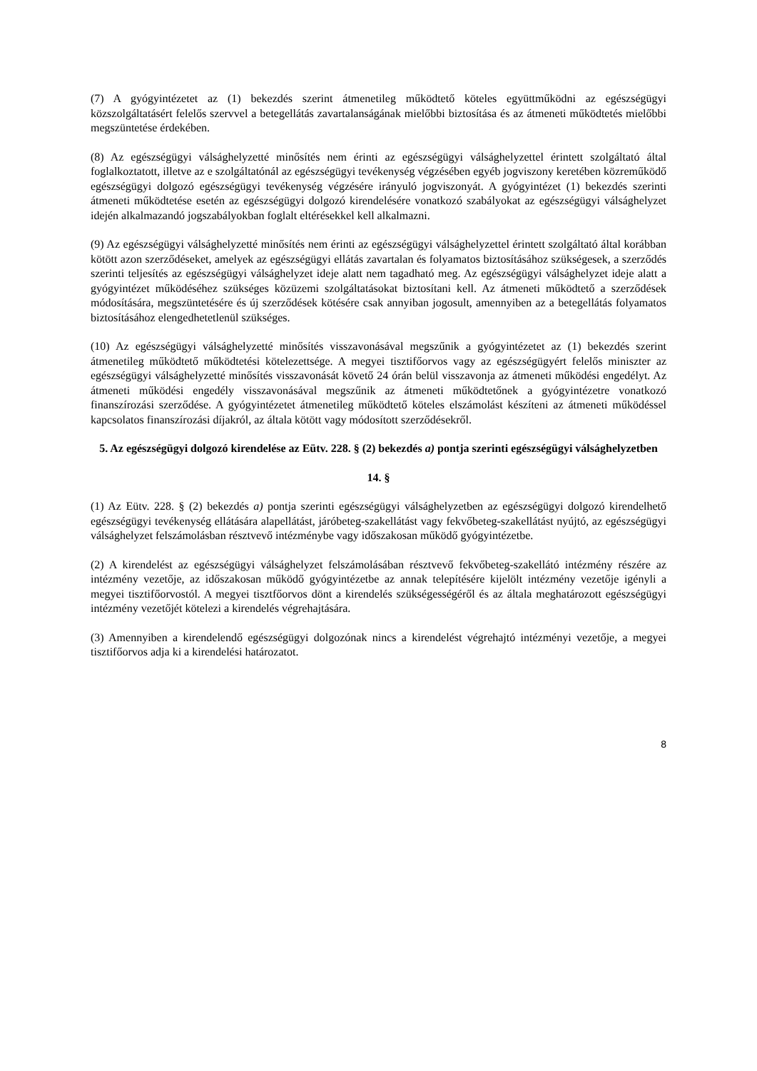(7) A gyógyintézetet az (1) bekezdés szerint átmenetileg működtető köteles együttműködni az egészségügyi közszolgáltatásért felelős szervvel a betegellátás zavartalanságának mielőbbi biztosítása és az átmeneti működtetés mielőbbi megszüntetése érdekében.
(8) Az egészségügyi válsághelyzetté minősítés nem érinti az egészségügyi válsághelyzettel érintett szolgáltató által foglalkoztatott, illetve az e szolgáltatónál az egészségügyi tevékenység végzésében egyéb jogviszony keretében közreműködő egészségügyi dolgozó egészségügyi tevékenység végzésére irányuló jogviszonyát. A gyógyintézet (1) bekezdés szerinti átmeneti működtetése esetén az egészségügyi dolgozó kirendelésére vonatkozó szabályokat az egészségügyi válsághelyzet idején alkalmazandó jogszabályokban foglalt eltérésekkel kell alkalmazni.
(9) Az egészségügyi válsághelyzetté minősítés nem érinti az egészségügyi válsághelyzettel érintett szolgáltató által korábban kötött azon szerződéseket, amelyek az egészségügyi ellátás zavartalan és folyamatos biztosításához szükségesek, a szerződés szerinti teljesítés az egészségügyi válsághelyzet ideje alatt nem tagadható meg. Az egészségügyi válsághelyzet ideje alatt a gyógyintézet működéséhez szükséges közüzemi szolgáltatásokat biztosítani kell. Az átmeneti működtető a szerződések módosítására, megszüntetésére és új szerződések kötésére csak annyiban jogosult, amennyiben az a betegellátás folyamatos biztosításához elengedhetetlenül szükséges.
(10) Az egészségügyi válsághelyzetté minősítés visszavonásával megszűnik a gyógyintézetet az (1) bekezdés szerint átmenetileg működtető működtetési kötelezettsége. A megyei tisztifőorvos vagy az egészségügyért felelős miniszter az egészségügyi válsághelyzetté minősítés visszavonását követő 24 órán belül visszavonja az átmeneti működési engedélyt. Az átmeneti működési engedély visszavonásával megszűnik az átmeneti működtetőnek a gyógyintézetre vonatkozó finanszírozási szerződése. A gyógyintézetet átmenetileg működtető köteles elszámolást készíteni az átmeneti működéssel kapcsolatos finanszírozási díjakról, az általa kötött vagy módosított szerződésekről.
5. Az egészségügyi dolgozó kirendelése az Eütv. 228. § (2) bekezdés a) pontja szerinti egészségügyi válsághelyzetben
14. §
(1) Az Eütv. 228. § (2) bekezdés a) pontja szerinti egészségügyi válsághelyzetben az egészségügyi dolgozó kirendelhető egészségügyi tevékenység ellátására alapellátást, járóbeteg-szakellátást vagy fekvőbeteg-szakellátást nyújtó, az egészségügyi válsághelyzet felszámolásban résztvevő intézménybe vagy időszakosan működő gyógyintézetbe.
(2) A kirendelést az egészségügyi válsághelyzet felszámolásában résztvevő fekvőbeteg-szakellátó intézmény részére az intézmény vezetője, az időszakosan működő gyógyintézetbe az annak telepítésére kijelölt intézmény vezetője igényli a megyei tisztifőorvostól. A megyei tisztfőorvos dönt a kirendelés szükségességéről és az általa meghatározott egészségügyi intézmény vezetőjét kötelezi a kirendelés végrehajtására.
(3) Amennyiben a kirendelendő egészségügyi dolgozónak nincs a kirendelést végrehajtó intézményi vezetője, a megyei tisztifőorvos adja ki a kirendelési határozatot.
8